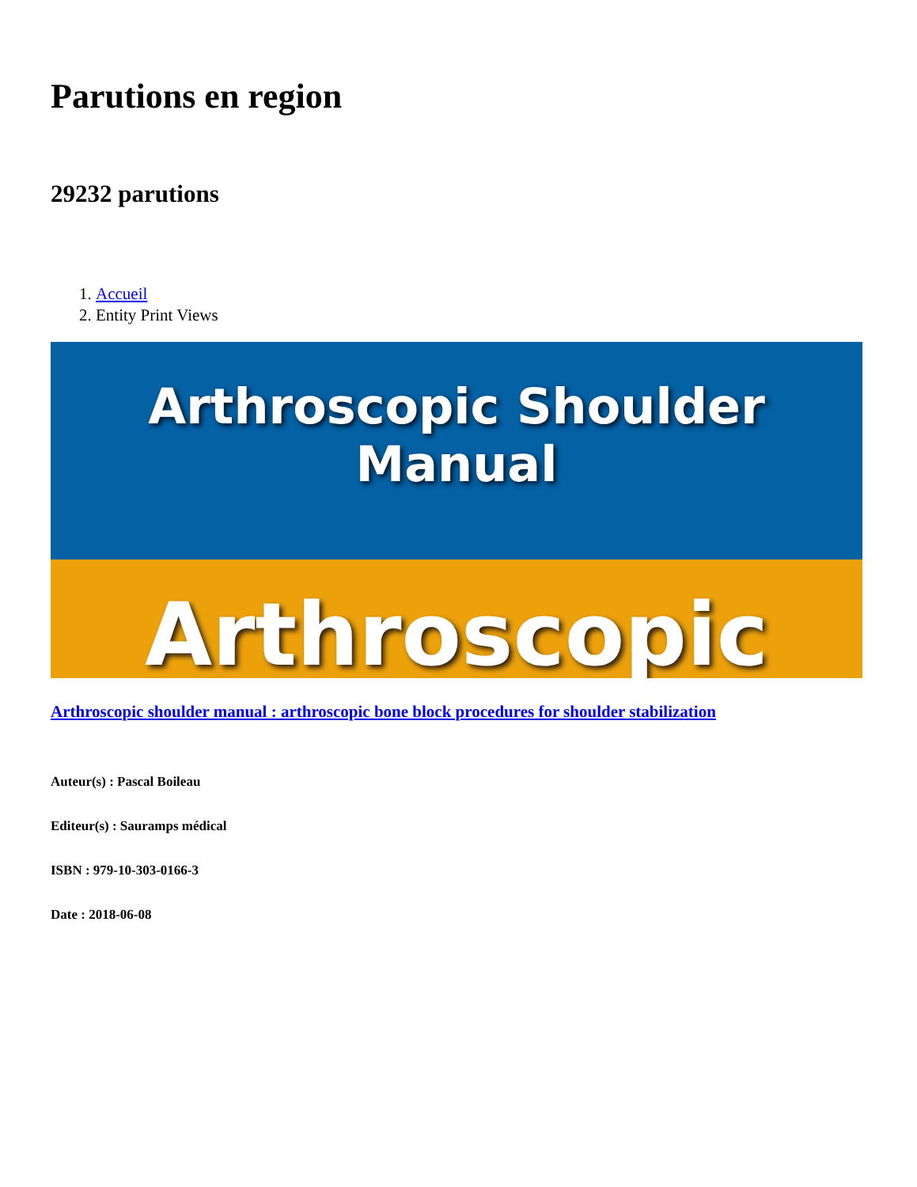Parutions en region
29232 parutions
1. Accueil
2. Entity Print Views
Arthroscopic Shoulder Manual
Arthroscopic
Arthroscopic shoulder manual : arthroscopic bone block procedures for shoulder stabilization
Auteur(s) : Pascal Boileau
Editeur(s) : Sauramps médical
ISBN : 979-10-303-0166-3
Date : 2018-06-08